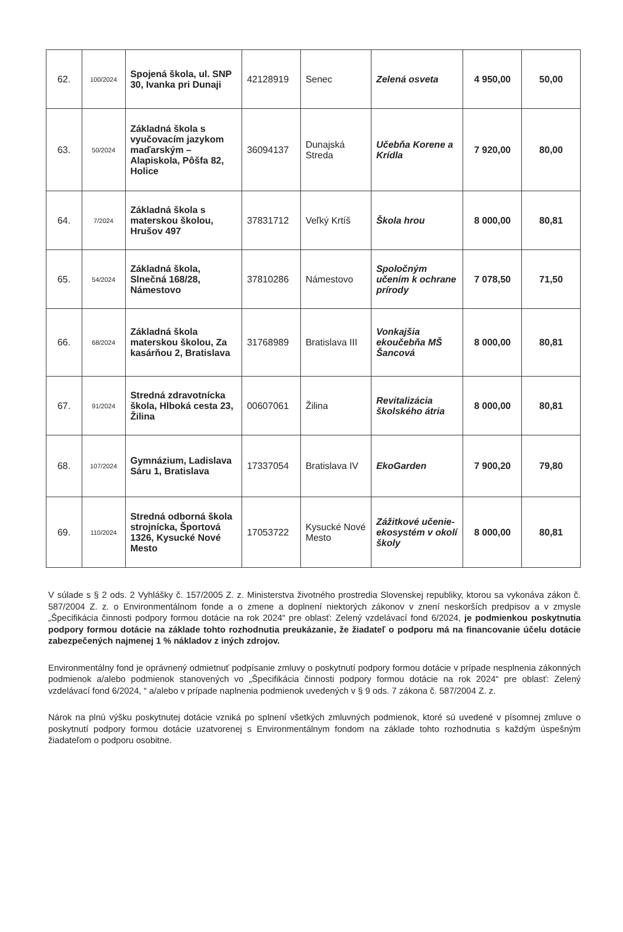| 62. | 100/2024 | Spojená škola, ul. SNP 30, Ivanka pri Dunaji | 42128919 | Senec | Zelená osveta | 4 950,00 | 50,00 |
| 63. | 50/2024 | Základná škola s vyučovacím jazykom maďarským – Alapiskola, Pôšfa 82, Holice | 36094137 | Dunajská Streda | Učebňa Korene a Krídla | 7 920,00 | 80,00 |
| 64. | 7/2024 | Základná škola s materskou školou, Hrušov 497 | 37831712 | Veľký Krtíš | Škola hrou | 8 000,00 | 80,81 |
| 65. | 54/2024 | Základná škola, Slnečná 168/28, Námestovo | 37810286 | Námestovo | Spoločným učením k ochrane prírody | 7 078,50 | 71,50 |
| 66. | 68/2024 | Základná škola materskou školou, Za kasárňou 2, Bratislava | 31768989 | Bratislava III | Vonkajšia ekoučebňa MŠ Šancová | 8 000,00 | 80,81 |
| 67. | 91/2024 | Stredná zdravotnícka škola, Hlboká cesta 23, Žilina | 00607061 | Žilina | Revitalizácia školského átria | 8 000,00 | 80,81 |
| 68. | 107/2024 | Gymnázium, Ladislava Sáru 1, Bratislava | 17337054 | Bratislava IV | EkoGarden | 7 900,20 | 79,80 |
| 69. | 110/2024 | Stredná odborná škola strojnícka, Športová 1326, Kysucké Nové Mesto | 17053722 | Kysucké Nové Mesto | Zážitkové učenie-ekosystém v okolí školy | 8 000,00 | 80,81 |
V súlade s § 2 ods. 2 Vyhlášky č. 157/2005 Z. z. Ministerstva životného prostredia Slovenskej republiky, ktorou sa vykonáva zákon č. 587/2004 Z. z. o Environmentálnom fonde a o zmene a doplnení niektorých zákonov v znení neskorších predpisov a v zmysle „Špecifikácia činnosti podpory formou dotácie na rok 2024“ pre oblasť: Zelený vzdelávací fond 6/2024, je podmienkou poskytnutia podpory formou dotácie na základe tohto rozhodnutia preukázanie, že žiadateľ o podporu má na financovanie účelu dotácie zabezpečených najmenej 1 % nákladov z iných zdrojov.
Environmentálny fond je oprávnený odmietnuť podpísanie zmluvy o poskytnutí podpory formou dotácie v prípade nesplnenia zákonných podmienok a/alebo podmienok stanovených vo „Špecifikácia činnosti podpory formou dotácie na rok 2024“ pre oblasť: Zelený vzdelávací fond 6/2024, “ a/alebo v prípade naplnenia podmienok uvedených v § 9 ods. 7 zákona č. 587/2004 Z. z.
Nárok na plnú výšku poskytnutej dotácie vzniká po splnení všetkých zmluvných podmienok, ktoré sú uvedené v písomnej zmluve o poskytnutí podpory formou dotácie uzatvorenej s Environmentálnym fondom na základe tohto rozhodnutia s každým úspešným žiadateľom o podporu osobitne.